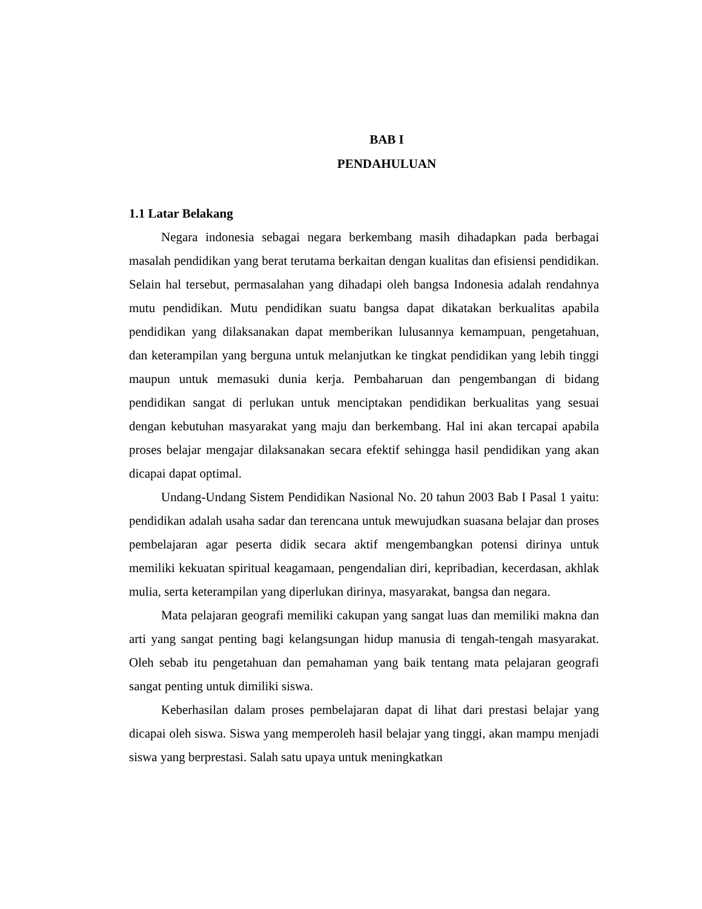BAB I
PENDAHULUAN
1.1 Latar Belakang
Negara indonesia sebagai negara berkembang masih dihadapkan pada berbagai masalah pendidikan yang berat terutama berkaitan dengan kualitas dan efisiensi pendidikan. Selain hal tersebut, permasalahan yang dihadapi oleh bangsa Indonesia adalah rendahnya mutu pendidikan. Mutu pendidikan suatu bangsa dapat dikatakan berkualitas apabila pendidikan yang dilaksanakan dapat memberikan lulusannya kemampuan, pengetahuan, dan keterampilan yang berguna untuk melanjutkan ke tingkat pendidikan yang lebih tinggi maupun untuk memasuki dunia kerja. Pembaharuan dan pengembangan di bidang pendidikan sangat di perlukan untuk menciptakan pendidikan berkualitas yang sesuai dengan kebutuhan masyarakat yang maju dan berkembang. Hal ini akan tercapai apabila proses belajar mengajar dilaksanakan secara efektif sehingga hasil pendidikan yang akan dicapai dapat optimal.
Undang-Undang Sistem Pendidikan Nasional No. 20 tahun 2003 Bab I Pasal 1 yaitu: pendidikan adalah usaha sadar dan terencana untuk mewujudkan suasana belajar dan proses pembelajaran agar peserta didik secara aktif mengembangkan potensi dirinya untuk memiliki kekuatan spiritual keagamaan, pengendalian diri, kepribadian, kecerdasan, akhlak mulia, serta keterampilan yang diperlukan dirinya, masyarakat, bangsa dan negara.
Mata pelajaran geografi memiliki cakupan yang sangat luas dan memiliki makna dan arti yang sangat penting bagi kelangsungan hidup manusia di tengah-tengah masyarakat. Oleh sebab itu pengetahuan dan pemahaman yang baik tentang mata pelajaran geografi sangat penting untuk dimiliki siswa.
Keberhasilan dalam proses pembelajaran dapat di lihat dari prestasi belajar yang dicapai oleh siswa. Siswa yang memperoleh hasil belajar yang tinggi, akan mampu menjadi siswa yang berprestasi. Salah satu upaya untuk meningkatkan